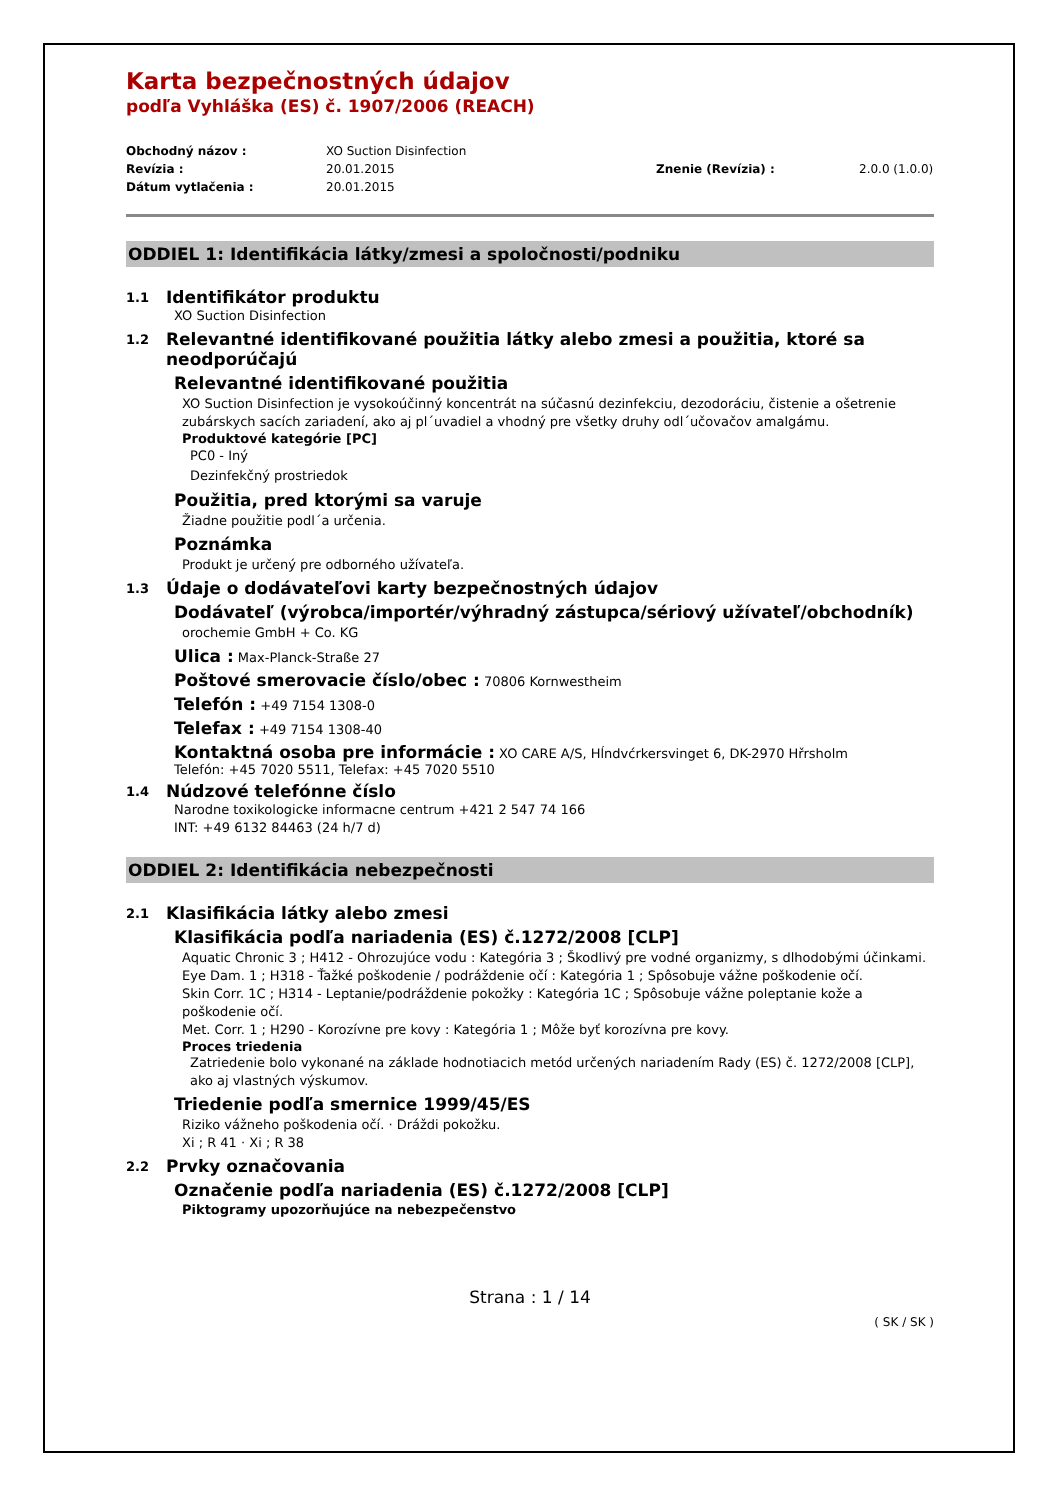Karta bezpečnostných údajov
podľa Vyhláška (ES) č. 1907/2006 (REACH)
Obchodný názov : XO Suction Disinfection Revízia : 20.01.2015 Znenie (Revízia) : 2.0.0 (1.0.0) Dátum vytlačenia : 20.01.2015
ODDIEL 1: Identifikácia látky/zmesi a spoločnosti/podniku
1.1 Identifikátor produktu
XO Suction Disinfection
1.2 Relevantné identifikované použitia látky alebo zmesi a použitia, ktoré sa neodporúčajú
Relevantné identifikované použitia
XO Suction Disinfection je vysokoúčinný koncentrát na súčasnú dezinfekciu, dezodoráciu, čistenie a ošetrenie zubárskych sacích zariadení, ako aj pl´uvadiel a vhodný pre všetky druhy odl´učovačov amalgámu.
Produktové kategórie [PC]
PC0 - Iný
Dezinfekčný prostriedok
Použitia, pred ktorými sa varuje
Žiadne použitie podl´a určenia.
Poznámka
Produkt je určený pre odborného užívateľa.
1.3 Údaje o dodávateľovi karty bezpečnostných údajov
Dodávateľ (výrobca/importér/výhradný zástupca/sériový užívateľ/obchodník)
orochemie GmbH + Co. KG
Ulica : Max-Planck-Straße 27
Poštové smerovacie číslo/obec : 70806 Kornwestheim
Telefón : +49 7154 1308-0
Telefax : +49 7154 1308-40
Kontaktná osoba pre informácie : XO CARE A/S, Hĺndvćrkersvinget 6, DK-2970 Hřrsholm
Telefón: +45 7020 5511, Telefax: +45 7020 5510
1.4 Núdzové telefónne číslo
Narodne toxikologicke informacne centrum +421 2 547 74 166
INT: +49 6132 84463 (24 h/7 d)
ODDIEL 2: Identifikácia nebezpečnosti
2.1 Klasifikácia látky alebo zmesi
Klasifikácia podľa nariadenia (ES) č.1272/2008 [CLP]
Aquatic Chronic 3 ; H412 - Ohrozujúce vodu : Kategória 3 ; Škodlivý pre vodné organizmy, s dlhodobými účinkami.
Eye Dam. 1 ; H318 - Ťažké poškodenie / podráždenie očí : Kategória 1 ; Spôsobuje vážne poškodenie očí.
Skin Corr. 1C ; H314 - Leptanie/podráždenie pokožky : Kategória 1C ; Spôsobuje vážne poleptanie kože a poškodenie očí.
Met. Corr. 1 ; H290 - Korozívne pre kovy : Kategória 1 ; Môže byť korozívna pre kovy.
Proces triedenia
Zatriedenie bolo vykonané na základe hodnotiacich metód určených nariadením Rady (ES) č. 1272/2008 [CLP], ako aj vlastných výskumov.
Triedenie podľa smernice 1999/45/ES
Riziko vážneho poškodenia očí. · Dráždi pokožku.
Xi ; R 41 · Xi ; R 38
2.2 Prvky označovania
Označenie podľa nariadenia (ES) č.1272/2008 [CLP]
Piktogramy upozorňujúce na nebezpečenstvo
Strana : 1 / 14
( SK / SK )